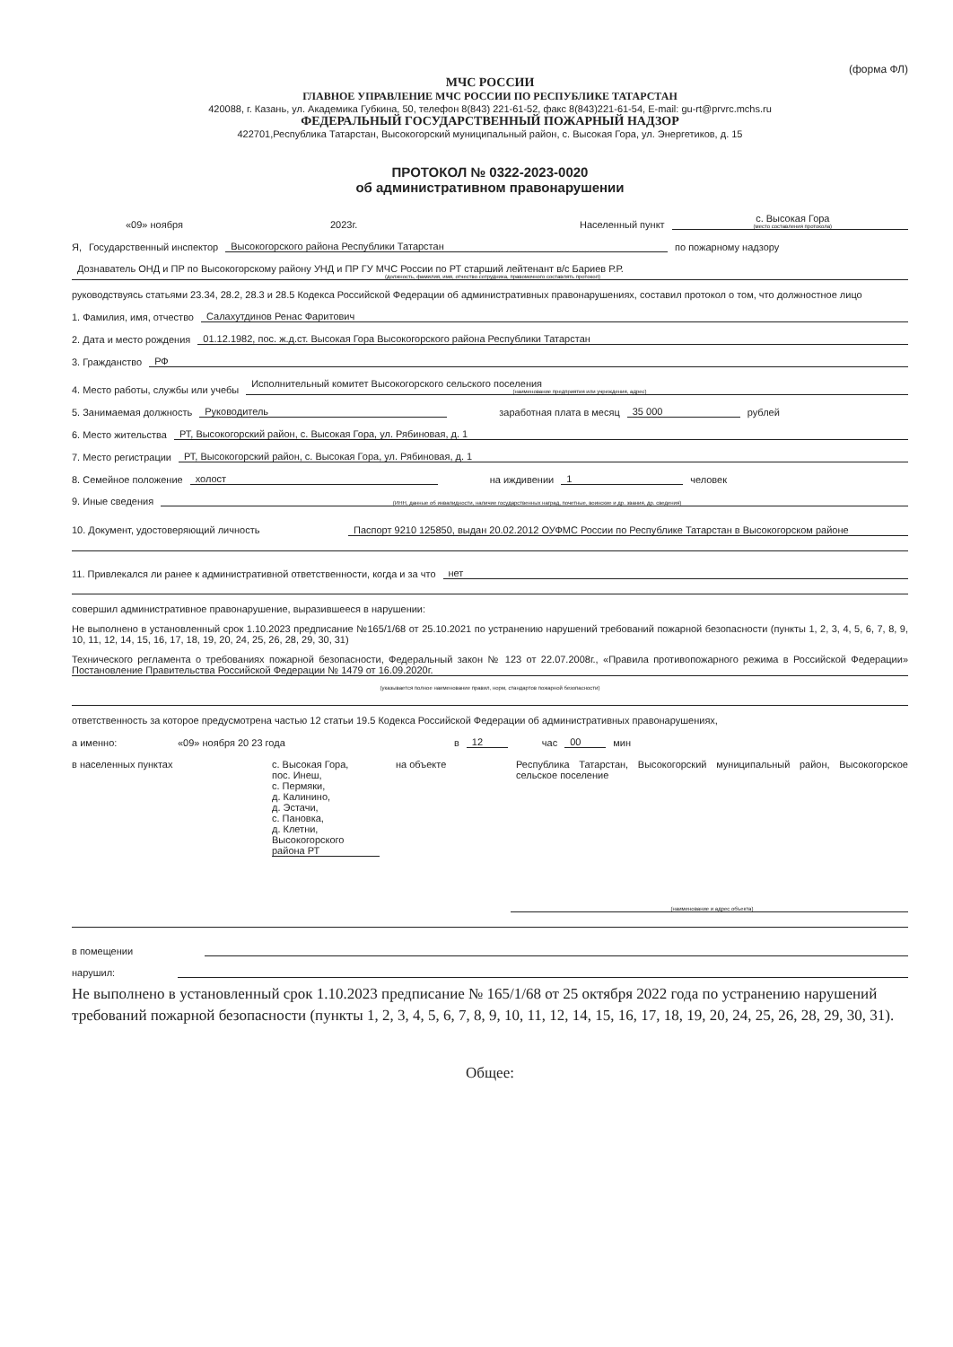(форма ФЛ)
МЧС РОССИИ
ГЛАВНОЕ УПРАВЛЕНИЕ МЧС РОССИИ ПО РЕСПУБЛИКЕ ТАТАРСТАН
420088, г. Казань, ул. Академика Губкина, 50, телефон 8(843) 221-61-52, факс 8(843)221-61-54, E-mail: gu-rt@prvrc.mchs.ru
ФЕДЕРАЛЬНЫЙ ГОСУДАРСТВЕННЫЙ ПОЖАРНЫЙ НАДЗОР
422701,Республика Татарстан, Высокогорский муниципальный район, с. Высокая Гора, ул. Энергетиков, д. 15
ПРОТОКОЛ № 0322-2023-0020
об административном правонарушении
«09» ноября 2023г. Населенный пункт с. Высокая Гора
(место составления протокола)
Я, Государственный инспектор Высокогорского района Республики Татарстан по пожарному надзору
Дознаватель ОНД и ПР по Высокогорскому району УНД и ПР ГУ МЧС России по РТ старший лейтенант в/с Бариев Р.Р.
(должность, фамилия, имя, отчество сотрудника, правомочного составлять протокол)
руководствуясь статьями 23.34, 28.2, 28.3 и 28.5 Кодекса Российской Федерации об административных правонарушениях, составил протокол о том, что должностное лицо
1. Фамилия, имя, отчество Салахутдинов Ренас Фаритович
2. Дата и место рождения 01.12.1982, пос. ж.д.ст. Высокая Гора Высокогорского района Республики Татарстан
3. Гражданство РФ
4. Место работы, службы или учебы Исполнительный комитет Высокогорского сельского поселения
(наименование предприятия или учреждения, адрес)
5. Занимаемая должность Руководитель заработная плата в месяц 35 000 рублей
6. Место жительства РТ, Высокогорский район, с. Высокая Гора, ул. Рябиновая, д. 1
7. Место регистрации РТ, Высокогорский район, с. Высокая Гора, ул. Рябиновая, д. 1
8. Семейное положение холост на иждивении 1 человек
9. Иные сведения
(ИНН, данные об инвалидности, наличие государственных наград, почетные, воинские и др. звания, др. сведения)
10. Документ, удостоверяющий личность Паспорт 9210 125850, выдан 20.02.2012 ОУФМС России по Республике Татарстан в Высокогорском районе
11. Привлекался ли ранее к административной ответственности, когда и за что нет
совершил административное правонарушение, выразившееся в нарушении:
Не выполнено в установленный срок 1.10.2023 предписание №165/1/68 от 25.10.2021 по устранению нарушений требований пожарной безопасности (пункты 1, 2, 3, 4, 5, 6, 7, 8, 9, 10, 11, 12, 14, 15, 16, 17, 18, 19, 20, 24, 25, 26, 28, 29, 30, 31)
Технического регламента о требованиях пожарной безопасности, Федеральный закон № 123 от 22.07.2008г., «Правила противопожарного режима в Российской Федерации» Постановление Правительства Российской Федерации № 1479 от 16.09.2020г.
(указывается полное наименование правил, норм, стандартов пожарной безопасности)
ответственность за которое предусмотрена частью 12 статьи 19.5 Кодекса Российской Федерации об административных правонарушениях,
а именно: «09» ноября 20 23 года в 12 час 00 мин
в населенных пунктах с. Высокая Гора,
пос. Инеш,
с. Пермяки,
д. Калинино,
д. Эстачи,
с. Пановка,
д. Клетни,
Высокогорского района РТ на объекте Республика Татарстан, Высокогорский муниципальный район, Высокогорское сельское поселение
(наименование и адрес объекта)
в помещении
нарушил:
Не выполнено в установленный срок 1.10.2023 предписание № 165/1/68 от 25 октября 2022 года по устранению нарушений требований пожарной безопасности (пункты 1, 2, 3, 4, 5, 6, 7, 8, 9, 10, 11, 12, 14, 15, 16, 17, 18, 19, 20, 24, 25, 26, 28, 29, 30, 31).
Общее: